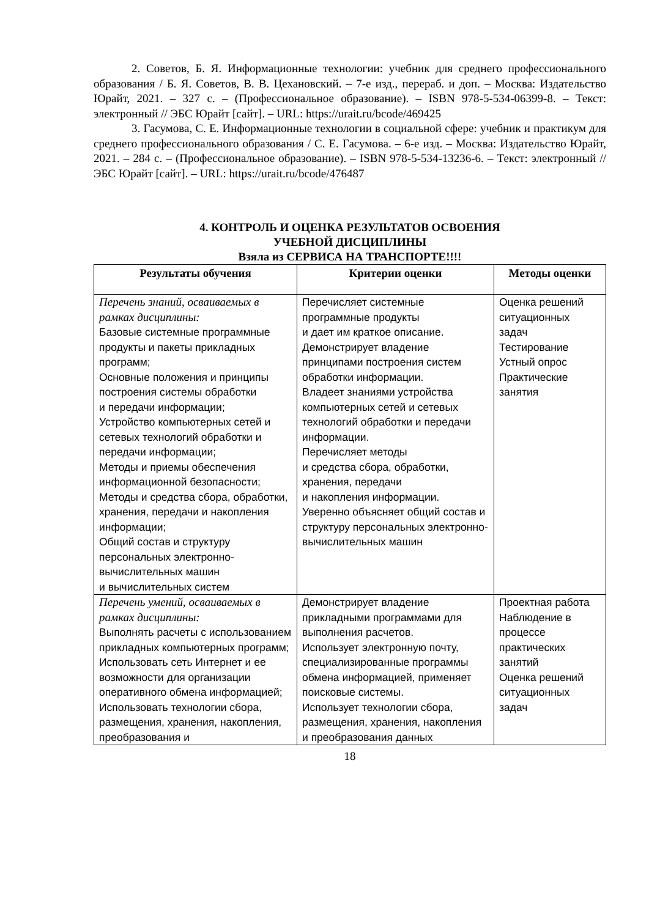2. Советов, Б. Я. Информационные технологии: учебник для среднего профессионального образования / Б. Я. Советов, В. В. Цехановский. – 7-е изд., перераб. и доп. – Москва: Издательство Юрайт, 2021. – 327 с. – (Профессиональное образование). – ISBN 978-5-534-06399-8. – Текст: электронный // ЭБС Юрайт [сайт]. – URL: https://urait.ru/bcode/469425
3. Гасумова, С. Е. Информационные технологии в социальной сфере: учебник и практикум для среднего профессионального образования / С. Е. Гасумова. – 6-е изд. – Москва: Издательство Юрайт, 2021. – 284 с. – (Профессиональное образование). – ISBN 978-5-534-13236-6. – Текст: электронный // ЭБС Юрайт [сайт]. – URL: https://urait.ru/bcode/476487
4. КОНТРОЛЬ И ОЦЕНКА РЕЗУЛЬТАТОВ ОСВОЕНИЯ
УЧЕБНОЙ ДИСЦИПЛИНЫ
Взяла из СЕРВИСА НА ТРАНСПОРТЕ!!!!
| Результаты обучения | Критерии оценки | Методы оценки |
| --- | --- | --- |
| Перечень знаний, осваиваемых в рамках дисциплины: Базовые системные программные продукты и пакеты прикладных программ; Основные положения и принципы построения системы обработки и передачи информации; Устройство компьютерных сетей и сетевых технологий обработки и передачи информации; Методы и приемы обеспечения информационной безопасности; Методы и средства сбора, обработки, хранения, передачи и накопления информации; Общий состав и структуру персональных электронно-вычислительных машин и вычислительных систем | Перечисляет системные программные продукты и дает им краткое описание. Демонстрирует владение принципами построения систем обработки информации. Владеет знаниями устройства компьютерных сетей и сетевых технологий обработки и передачи информации. Перечисляет методы и средства сбора, обработки, хранения, передачи и накопления информации. Уверенно объясняет общий состав и структуру персональных электронно-вычислительных машин | Оценка решений ситуационных задач Тестирование Устный опрос Практические занятия |
| Перечень умений, осваиваемых в рамках дисциплины: Выполнять расчеты с использованием прикладных компьютерных программ; Использовать сеть Интернет и ее возможности для организации оперативного обмена информацией; Использовать технологии сбора, размещения, хранения, накопления, преобразования и | Демонстрирует владение прикладными программами для выполнения расчетов. Использует электронную почту, специализированные программы обмена информацией, применяет поисковые системы. Использует технологии сбора, размещения, хранения, накопления и преобразования данных | Проектная работа Наблюдение в процессе практических занятий Оценка решений ситуационных задач |
18